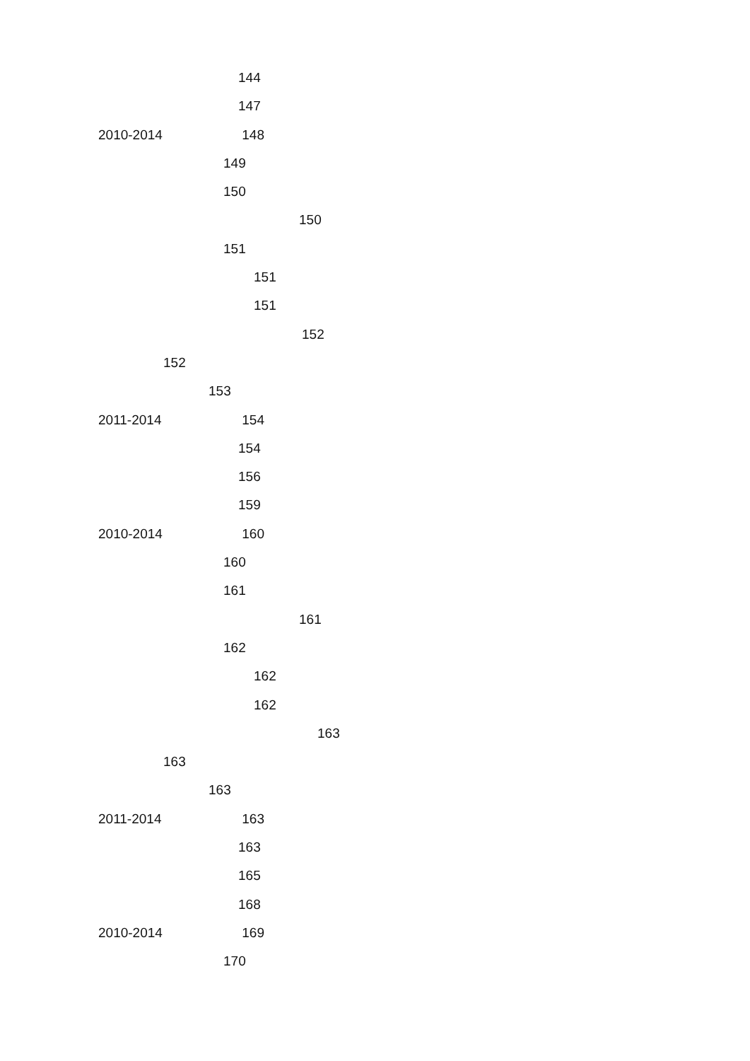144
147
2010-2014 148
149
150
150
151
151
151
152
152
153
2011-2014 154
154
156
159
2010-2014 160
160
161
161
162
162
162
163
163
163
2011-2014 163
163
165
168
2010-2014 169
170